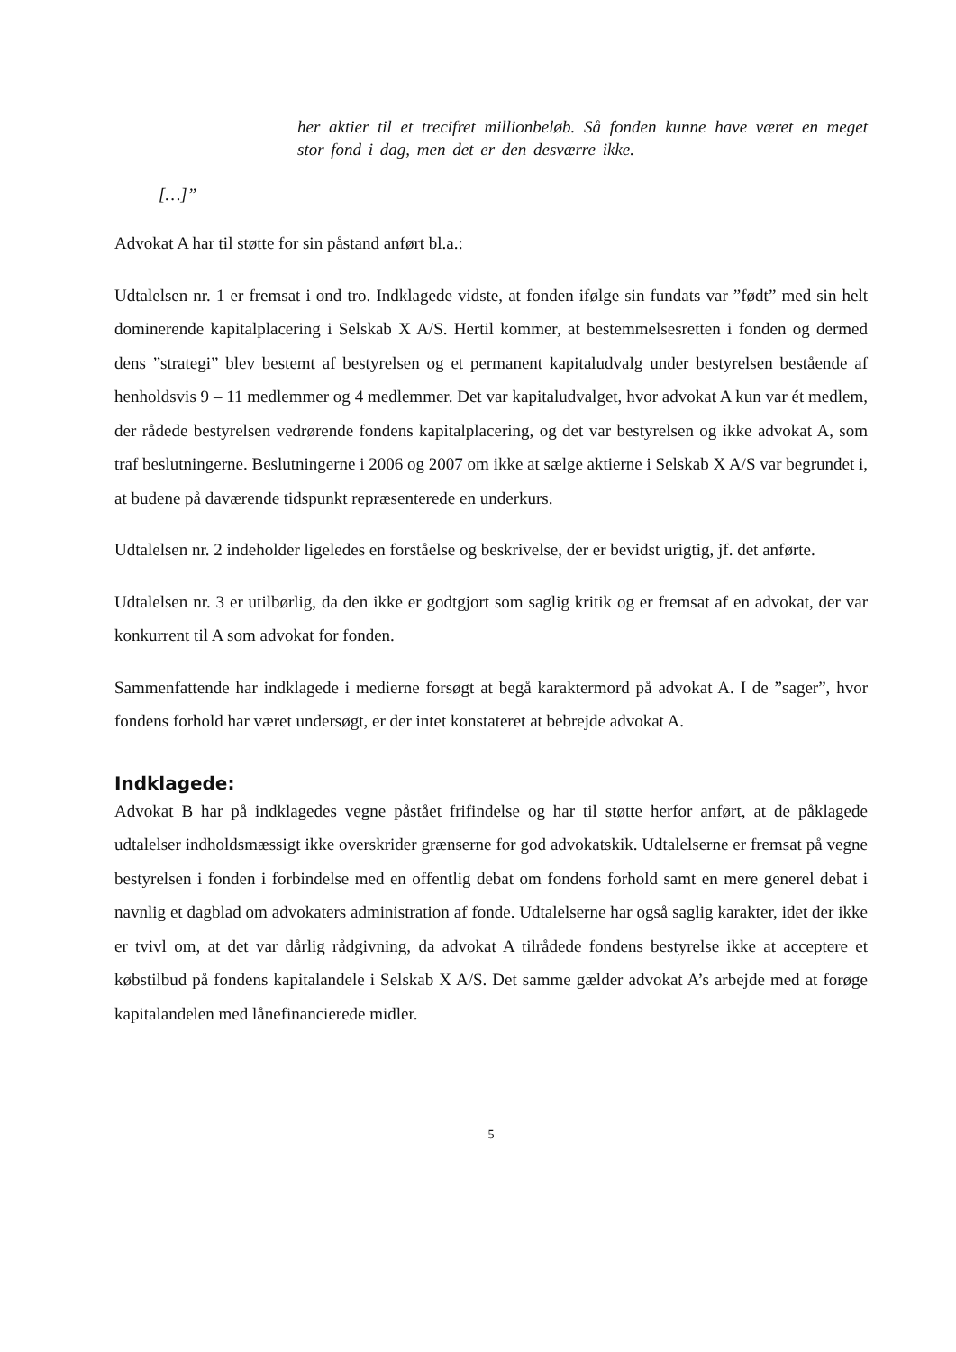her aktier til et trecifret millionbeløb. Så fonden kunne have været en meget stor fond i dag, men det er den desværre ikke.
[…]”
Advokat A har til støtte for sin påstand anført bl.a.:
Udtalelsen nr. 1 er fremsat i ond tro. Indklagede vidste, at fonden ifølge sin fundats var ”født” med sin helt dominerende kapitalplacering i Selskab X A/S. Hertil kommer, at bestemmelsesretten i fonden og dermed dens ”strategi” blev bestemt af bestyrelsen og et permanent kapitaludvalg under bestyrelsen bestående af henholdsvis 9 – 11 medlemmer og 4 medlemmer. Det var kapitaludvalget, hvor advokat A kun var ét medlem, der rådede bestyrelsen vedrørende fondens kapitalplacering, og det var bestyrelsen og ikke advokat A, som traf beslutningerne. Beslutningerne i 2006 og 2007 om ikke at sælge aktierne i Selskab X A/S var begrundet i, at budene på daværende tidspunkt repræsenterede en underkurs.
Udtalelsen nr. 2 indeholder ligeledes en forståelse og beskrivelse, der er bevidst urigtig, jf. det anførte.
Udtalelsen nr. 3 er utilbørlig, da den ikke er godtgjort som saglig kritik og er fremsat af en advokat, der var konkurrent til A som advokat for fonden.
Sammenfattende har indklagede i medierne forsøgt at begå karaktermord på advokat A. I de ”sager”, hvor fondens forhold har været undersøgt, er der intet konstateret at bebrejde advokat A.
Indklagede:
Advokat B har på indklagedes vegne påstået frifindelse og har til støtte herfor anført, at de påklagede udtalelser indholdsmæssigt ikke overskrider grænserne for god advokatskik. Udtalelserne er fremsat på vegne bestyrelsen i fonden i forbindelse med en offentlig debat om fondens forhold samt en mere generel debat i navnlig et dagblad om advokaters administration af fonde. Udtalelserne har også saglig karakter, idet der ikke er tvivl om, at det var dårlig rådgivning, da advokat A tilrådede fondens bestyrelse ikke at acceptere et købstilbud på fondens kapitalandele i Selskab X A/S. Det samme gælder advokat A’s arbejde med at forøge kapitalandelen med lånefinancierede midler.
5